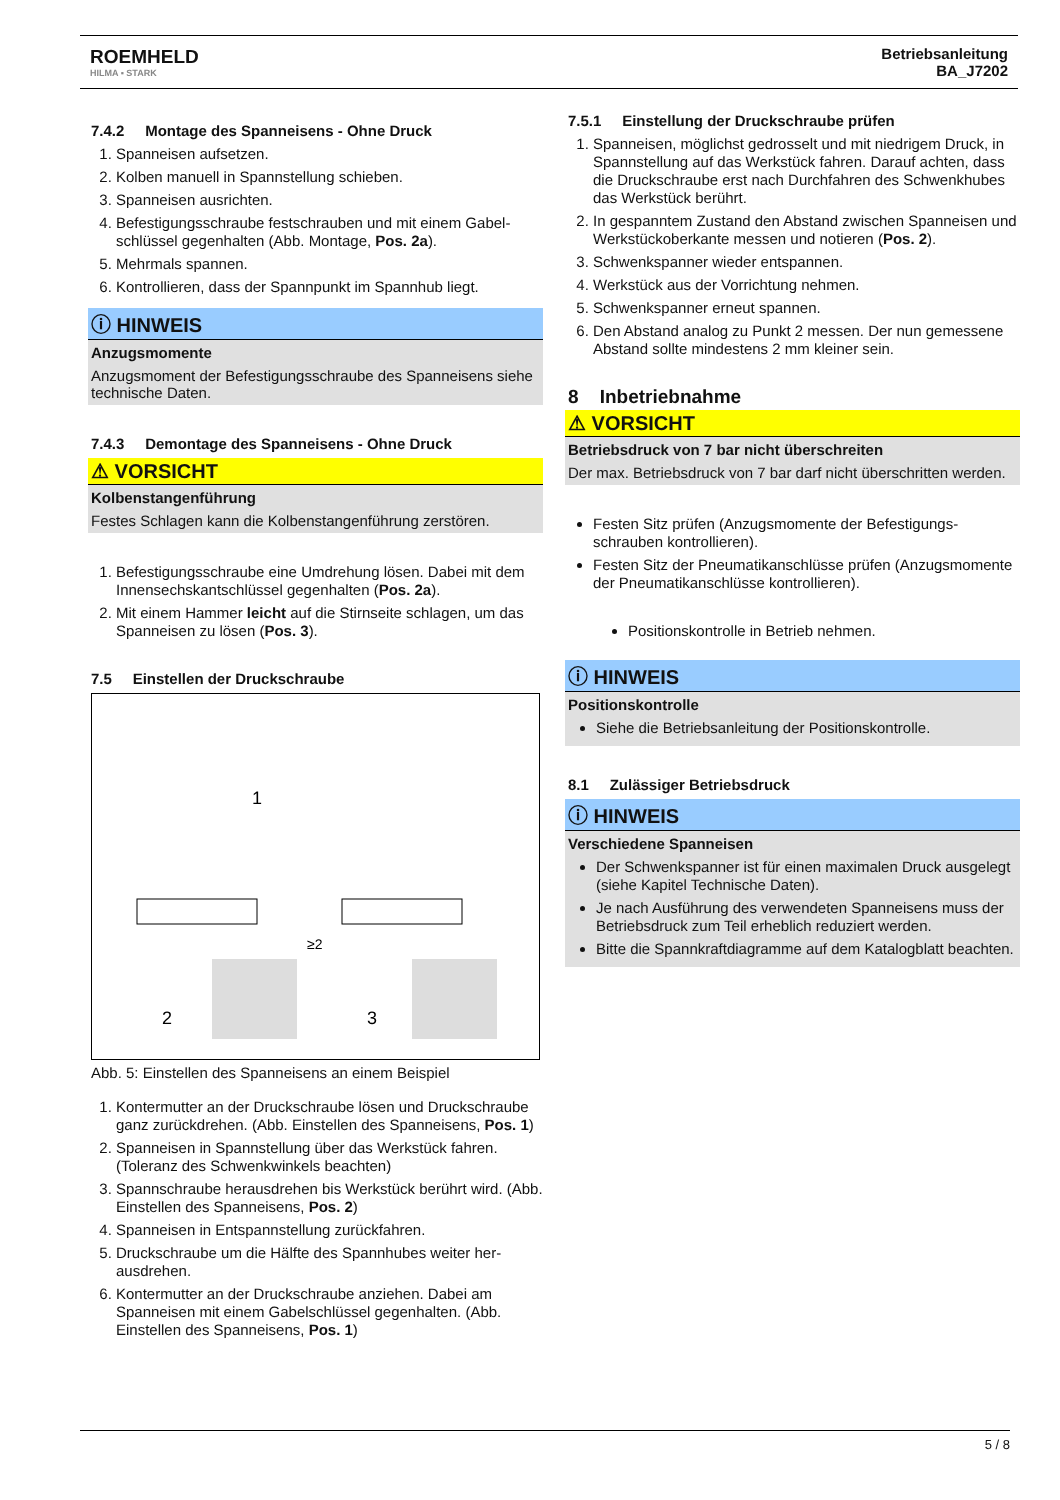ROEMHELD
HILMA ▪ STARK
Betriebsanleitung
BA_J7202
7.4.2 Montage des Spanneisens - Ohne Druck
1. Spanneisen aufsetzen.
2. Kolben manuell in Spannstellung schieben.
3. Spanneisen ausrichten.
4. Befestigungsschraube festschrauben und mit einem Gabel­schlüssel gegenhalten (Abb. Montage, Pos. 2a).
5. Mehrmals spannen.
6. Kontrollieren, dass der Spannpunkt im Spannhub liegt.
ⓘ HINWEIS
Anzugsmomente
Anzugsmoment der Befestigungsschraube des Spanneisens siehe technische Daten.
7.4.3 Demontage des Spanneisens - Ohne Druck
⚠ VORSICHT
Kolbenstangenführung
Festes Schlagen kann die Kolbenstangenführung zerstören.
1. Befestigungsschraube eine Umdrehung lösen. Dabei mit dem Innensechskantschlüssel gegenhalten (Pos. 2a).
2. Mit einem Hammer leicht auf die Stirnseite schlagen, um das Spanneisen zu lösen (Pos. 3).
7.5 Einstellen der Druckschraube
1
2
3
≥2
Abb. 5: Einstellen des Spanneisens an einem Beispiel
1. Kontermutter an der Druckschraube lösen und Druck­schraube ganz zurückdrehen. (Abb. Einstellen des Spann­eisens, Pos. 1)
2. Spanneisen in Spannstellung über das Werkstück fahren. (Toleranz des Schwenkwinkels beachten)
3. Spannschraube herausdrehen bis Werkstück berührt wird. (Abb. Einstellen des Spanneisens, Pos. 2)
4. Spanneisen in Entspannstellung zurückfahren.
5. Druckschraube um die Hälfte des Spannhubes weiter her­ausdrehen.
6. Kontermutter an der Druckschraube anziehen. Dabei am Spanneisen mit einem Gabelschlüssel gegenhalten. (Abb. Einstellen des Spanneisens, Pos. 1)
7.5.1 Einstellung der Druckschraube prüfen
1. Spanneisen, möglichst gedrosselt und mit niedrigem Druck, in Spannstellung auf das Werkstück fahren. Darauf achten, dass die Druckschraube erst nach Durchfahren des Schwenkhubes das Werkstück berührt.
2. In gespanntem Zustand den Abstand zwischen Spanneisen und Werkstückoberkante messen und notieren (Pos. 2).
3. Schwenkspanner wieder entspannen.
4. Werkstück aus der Vorrichtung nehmen.
5. Schwenkspanner erneut spannen.
6. Den Abstand analog zu Punkt 2 messen. Der nun gemes­sene Abstand sollte mindestens 2 mm kleiner sein.
8 Inbetriebnahme
⚠ VORSICHT
Betriebsdruck von 7 bar nicht überschreiten
Der max. Betriebsdruck von 7 bar darf nicht überschritten wer­den.
Festen Sitz prüfen (Anzugsmomente der Befestigungs­schrauben kontrollieren).
Festen Sitz der Pneumatikanschlüsse prüfen (Anzugsmo­mente der Pneumatikanschlüsse kontrollieren).
Positionskontrolle in Betrieb nehmen.
ⓘ HINWEIS
Positionskontrolle
Siehe die Betriebsanleitung der Positionskontrolle.
8.1 Zulässiger Betriebsdruck
ⓘ HINWEIS
Verschiedene Spanneisen
Der Schwenkspanner ist für einen maximalen Druck ausge­legt (siehe Kapitel Technische Daten).
Je nach Ausführung des verwendeten Spanneisens muss der Betriebsdruck zum Teil erheblich reduziert werden.
Bitte die Spannkraftdiagramme auf dem Katalogblatt beach­ten.
5 / 8